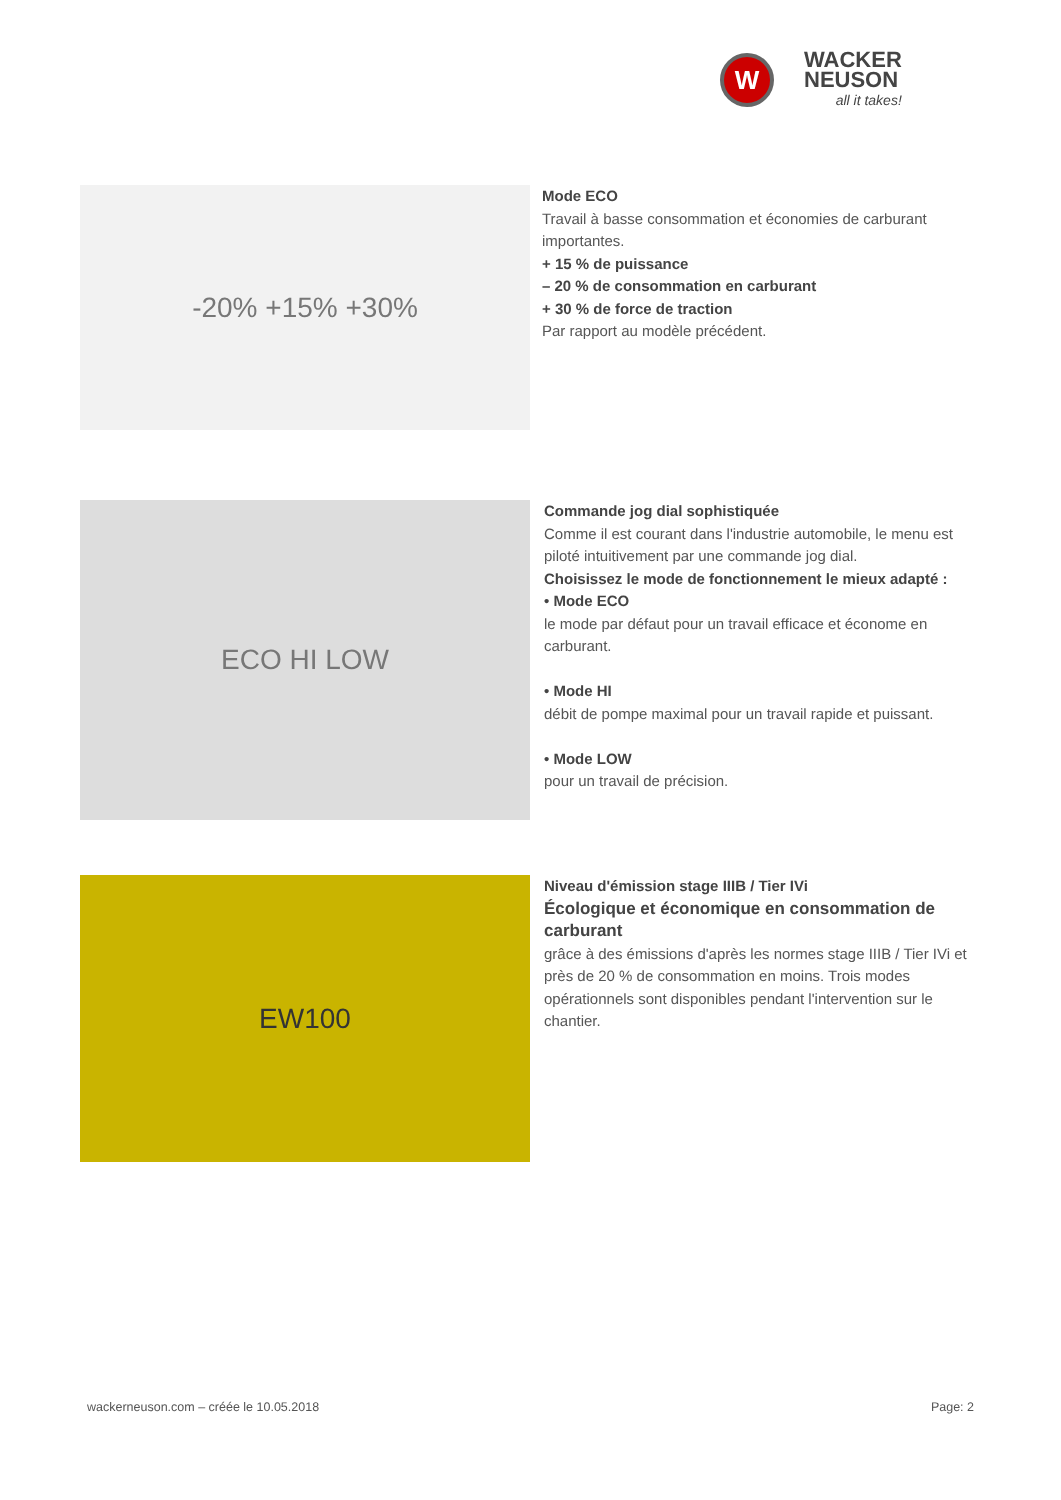W
WACKER
NEUSON
all it takes!
-20% +15% +30%
Mode ECO
Travail à basse consommation et économies de carburant importantes.
+ 15 % de puissance
– 20 % de consommation en carburant
+ 30 % de force de traction
Par rapport au modèle précédent.
ECO HI LOW
Commande jog dial sophistiquée
Comme il est courant dans l'industrie automobile, le menu est piloté intuitivement par une commande jog dial.
Choisissez le mode de fonctionnement le mieux adapté :
• Mode ECO
le mode par défaut pour un travail efficace et économe en carburant.
• Mode HI
débit de pompe maximal pour un travail rapide et puissant.
• Mode LOW
pour un travail de précision.
EW100
Niveau d'émission stage IIIB / Tier IVi
Écologique et économique en consommation de carburant
grâce à des émissions d'après les normes stage IIIB / Tier IVi et près de 20 % de consommation en moins. Trois modes opérationnels sont disponibles pendant l'intervention sur le chantier.
wackerneuson.com – créée le 10.05.2018 Page: 2